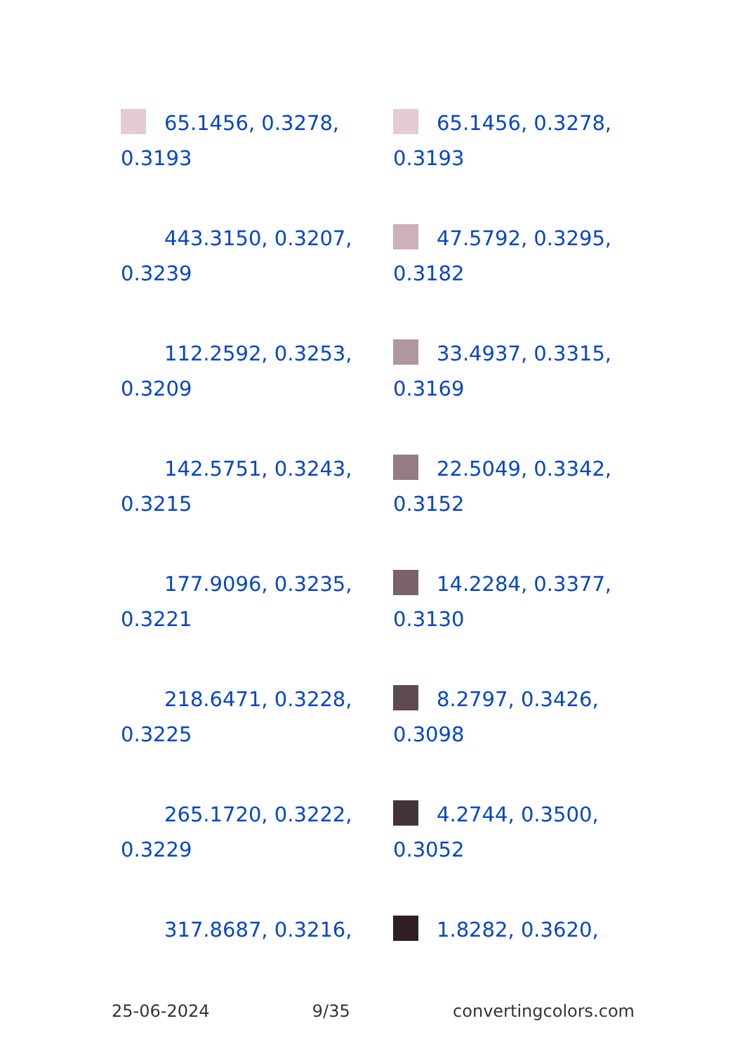65.1456, 0.3278,
0.3193
65.1456, 0.3278,
0.3193
443.3150, 0.3207,
0.3239
47.5792, 0.3295,
0.3182
112.2592, 0.3253,
0.3209
33.4937, 0.3315,
0.3169
142.5751, 0.3243,
0.3215
22.5049, 0.3342,
0.3152
177.9096, 0.3235,
0.3221
14.2284, 0.3377,
0.3130
218.6471, 0.3228,
0.3225
8.2797, 0.3426,
0.3098
265.1720, 0.3222,
0.3229
4.2744, 0.3500,
0.3052
317.8687, 0.3216,
1.8282, 0.3620,
25-06-2024 9/35 convertingcolors.com